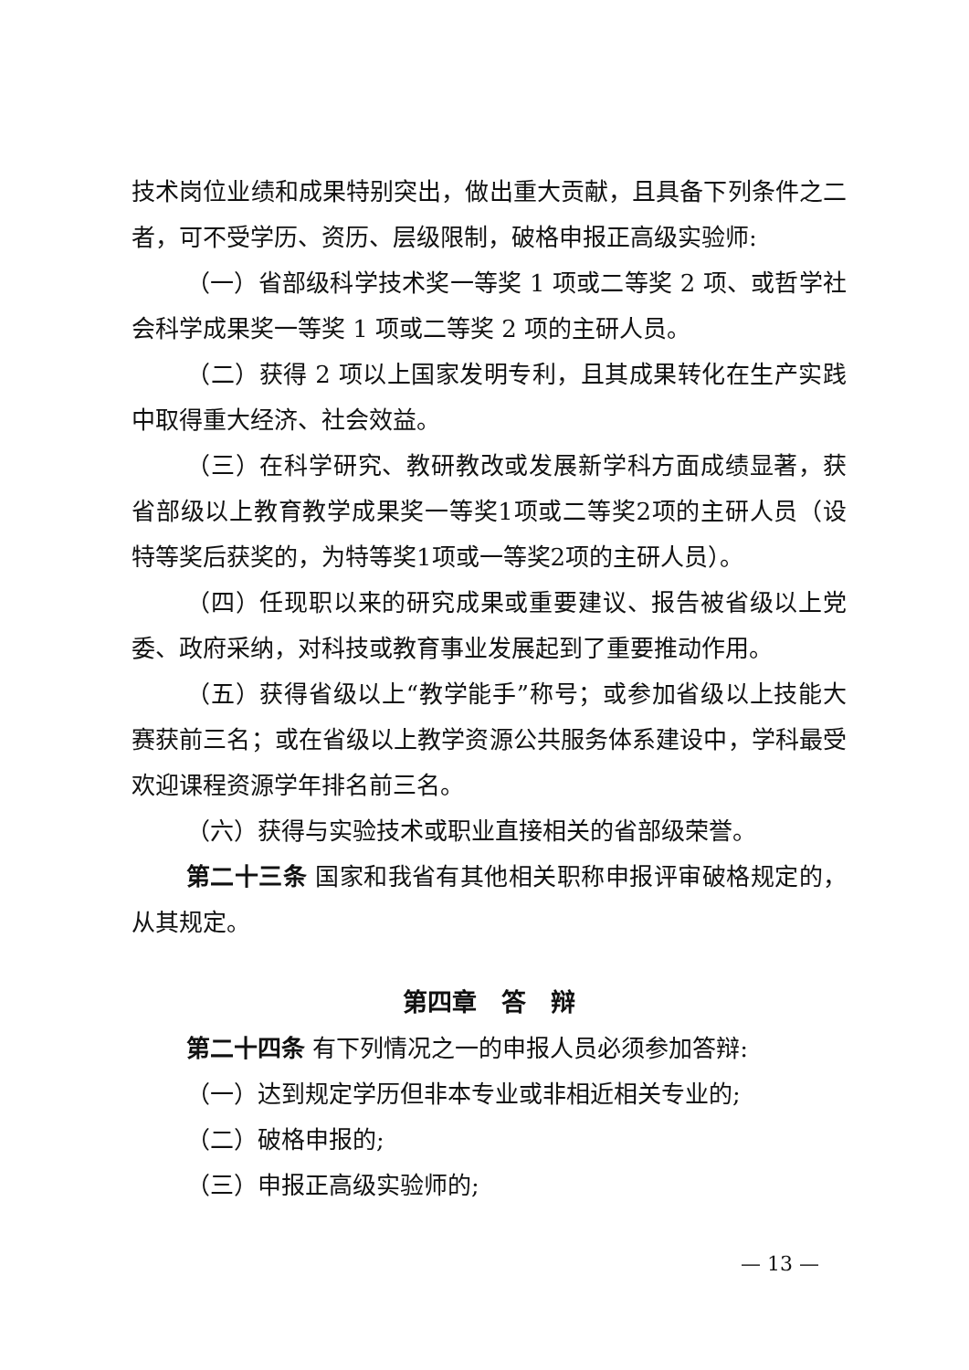技术岗位业绩和成果特别突出，做出重大贡献，且具备下列条件之二者，可不受学历、资历、层级限制，破格申报正高级实验师:
（一）省部级科学技术奖一等奖 1 项或二等奖 2 项、或哲学社会科学成果奖一等奖 1 项或二等奖 2 项的主研人员。
（二）获得 2 项以上国家发明专利，且其成果转化在生产实践中取得重大经济、社会效益。
（三）在科学研究、教研教改或发展新学科方面成绩显著，获省部级以上教育教学成果奖一等奖1项或二等奖2项的主研人员（设特等奖后获奖的，为特等奖1项或一等奖2项的主研人员）。
（四）任现职以来的研究成果或重要建议、报告被省级以上党委、政府采纳，对科技或教育事业发展起到了重要推动作用。
（五）获得省级以上“教学能手”称号；或参加省级以上技能大赛获前三名；或在省级以上教学资源公共服务体系建设中，学科最受欢迎课程资源学年排名前三名。
（六）获得与实验技术或职业直接相关的省部级荣誉。
第二十三条 国家和我省有其他相关职称申报评审破格规定的，从其规定。
第四章　答　辩
第二十四条 有下列情况之一的申报人员必须参加答辩:
（一）达到规定学历但非本专业或非相近相关专业的;
（二）破格申报的;
（三）申报正高级实验师的;
— 13 —